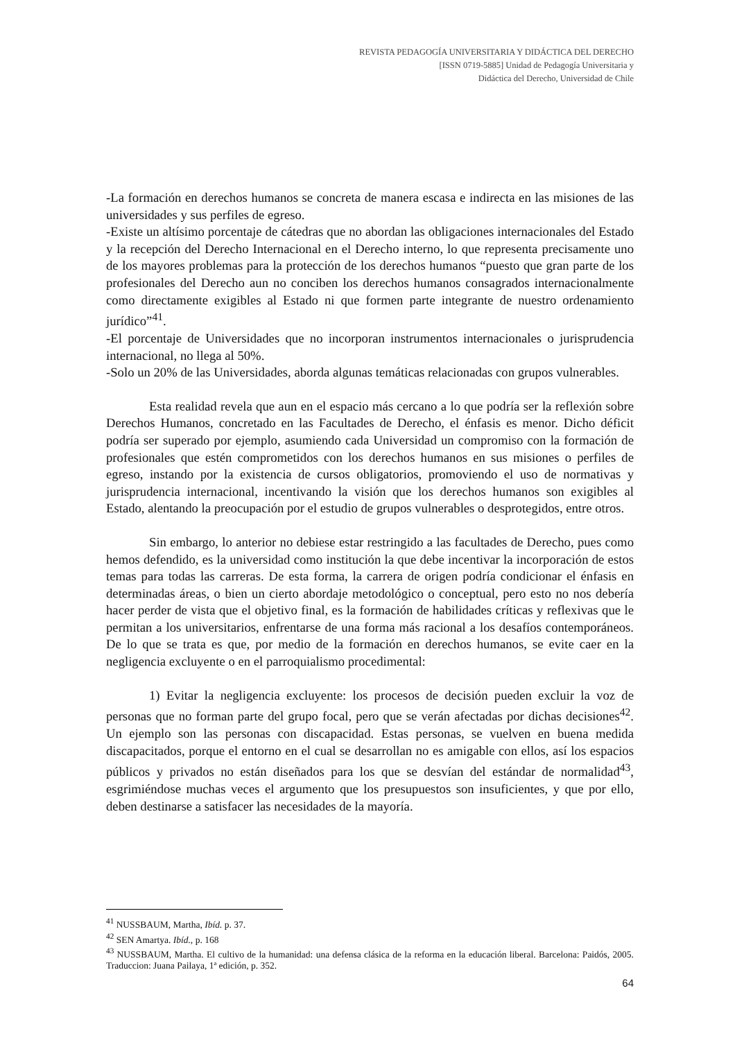REVISTA PEDAGOGÍA UNIVERSITARIA Y DIDÁCTICA DEL DERECHO
[ISSN 0719-5885] Unidad de Pedagogía Universitaria y
Didáctica del Derecho, Universidad de Chile
-La formación en derechos humanos se concreta de manera escasa e indirecta en las misiones de las universidades y sus perfiles de egreso.
-Existe un altísimo porcentaje de cátedras que no abordan las obligaciones internacionales del Estado y la recepción del Derecho Internacional en el Derecho interno, lo que representa precisamente uno de los mayores problemas para la protección de los derechos humanos “puesto que gran parte de los profesionales del Derecho aun no conciben los derechos humanos consagrados internacionalmente como directamente exigibles al Estado ni que formen parte integrante de nuestro ordenamiento jurídico”<sup>41</sup>.
-El porcentaje de Universidades que no incorporan instrumentos internacionales o jurisprudencia internacional, no llega al 50%.
-Solo un 20% de las Universidades, aborda algunas temáticas relacionadas con grupos vulnerables.
Esta realidad revela que aun en el espacio más cercano a lo que podría ser la reflexión sobre Derechos Humanos, concretado en las Facultades de Derecho, el énfasis es menor. Dicho déficit podría ser superado por ejemplo, asumiendo cada Universidad un compromiso con la formación de profesionales que estén comprometidos con los derechos humanos en sus misiones o perfiles de egreso, instando por la existencia de cursos obligatorios, promoviendo el uso de normativas y jurisprudencia internacional, incentivando la visión que los derechos humanos son exigibles al Estado, alentando la preocupación por el estudio de grupos vulnerables o desprotegidos, entre otros.
Sin embargo, lo anterior no debiese estar restringido a las facultades de Derecho, pues como hemos defendido, es la universidad como institución la que debe incentivar la incorporación de estos temas para todas las carreras. De esta forma, la carrera de origen podría condicionar el énfasis en determinadas áreas, o bien un cierto abordaje metodológico o conceptual, pero esto no nos debería hacer perder de vista que el objetivo final, es la formación de habilidades críticas y reflexivas que le permitan a los universitarios, enfrentarse de una forma más racional a los desafíos contemporáneos. De lo que se trata es que, por medio de la formación en derechos humanos, se evite caer en la negligencia excluyente o en el parroquialismo procedimental:
1) Evitar la negligencia excluyente: los procesos de decisión pueden excluir la voz de personas que no forman parte del grupo focal, pero que se verán afectadas por dichas decisiones<sup>42</sup>. Un ejemplo son las personas con discapacidad. Estas personas, se vuelven en buena medida discapacitados, porque el entorno en el cual se desarrollan no es amigable con ellos, así los espacios públicos y privados no están diseñados para los que se desvían del estándar de normalidad<sup>43</sup>, esgrimiéndose muchas veces el argumento que los presupuestos son insuficientes, y que por ello, deben destinarse a satisfacer las necesidades de la mayoría.
<sup>41</sup> NUSSBAUM, Martha, Ibíd. p. 37.
<sup>42</sup> SEN Amartya. Ibíd., p. 168
<sup>43</sup> NUSSBAUM, Martha. El cultivo de la humanidad: una defensa clásica de la reforma en la educación liberal. Barcelona: Paidós, 2005. Traduccion: Juana Pailaya, 1ª edición, p. 352.
64